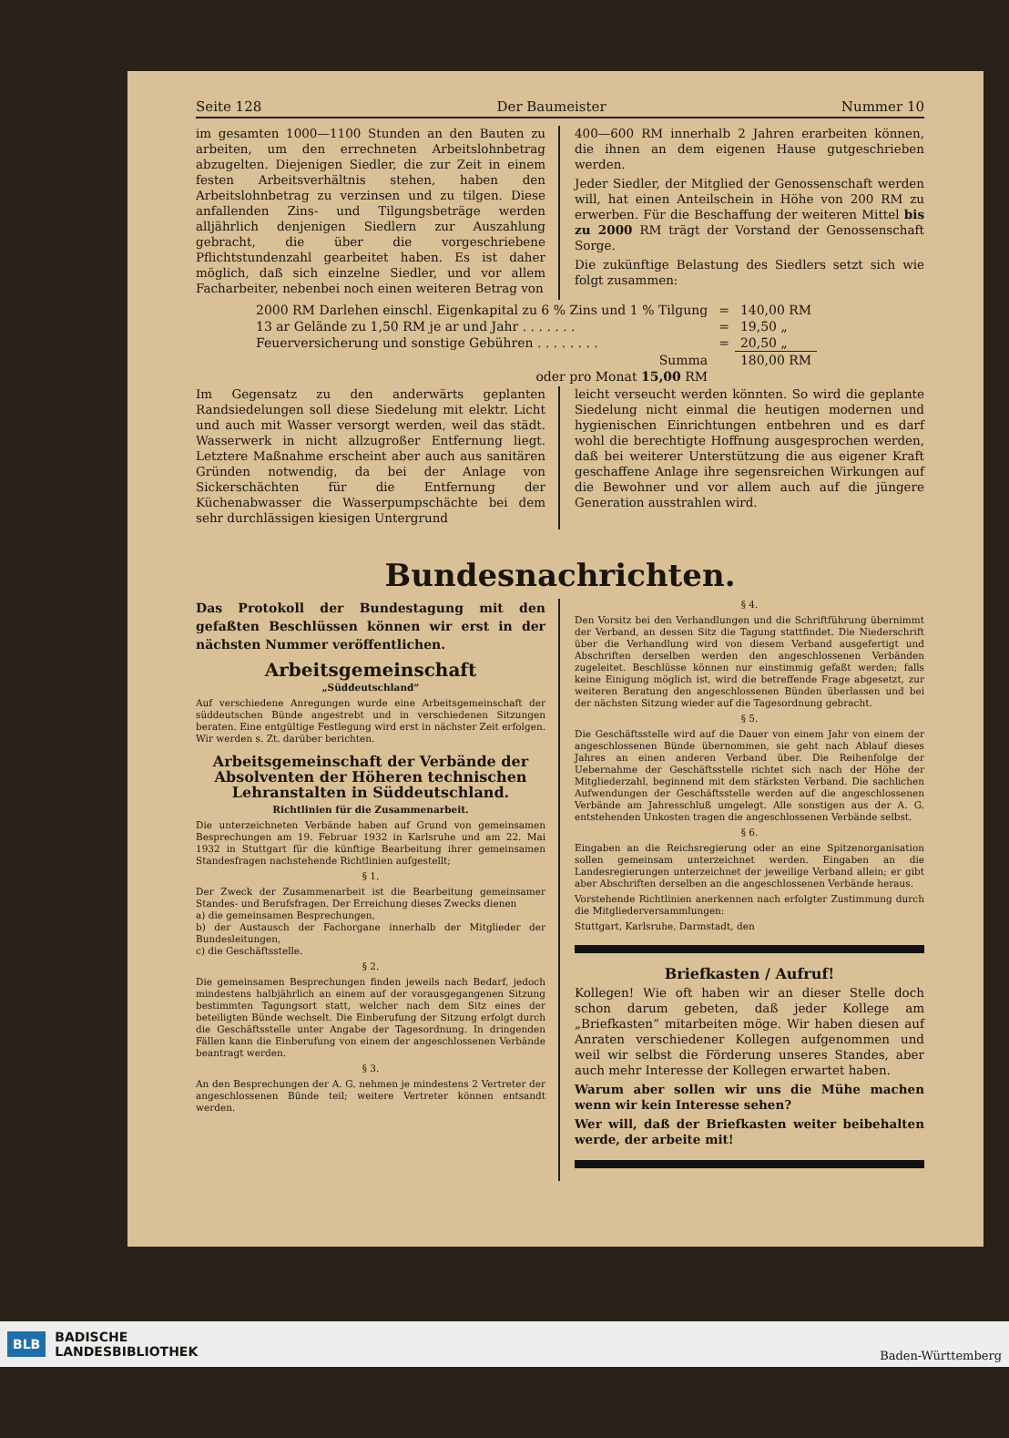Seite 128 Der Baumeister Nummer 10
im gesamten 1000—1100 Stunden an den Bauten zu arbeiten, um den errechneten Arbeitslohnbetrag abzugelten. Diejenigen Siedler, die zur Zeit in einem festen Arbeitsverhältnis stehen, haben den Arbeitslohnbetrag zu verzinsen und zu tilgen. Diese anfallenden Zins- und Tilgungsbeträge werden alljährlich denjenigen Siedlern zur Auszahlung gebracht, die über die vorgeschriebene Pflichtstundenzahl gearbeitet haben. Es ist daher möglich, daß sich einzelne Siedler, und vor allem Facharbeiter, nebenbei noch einen weiteren Betrag von
400—600 RM innerhalb 2 Jahren erarbeiten können, die ihnen an dem eigenen Hause gutgeschrieben werden.
Jeder Siedler, der Mitglied der Genossenschaft werden will, hat einen Anteilschein in Höhe von 200 RM zu erwerben. Für die Beschaffung der weiteren Mittel bis zu 2000 RM trägt der Vorstand der Genossenschaft Sorge.
Die zukünftige Belastung des Siedlers setzt sich wie folgt zusammen:
| 2000 RM Darlehen einschl. Eigenkapital zu 6 % Zins und 1 % Tilgung | = | 140,00 RM |
| 13 ar Gelände zu 1,50 RM je ar und Jahr . . . . . . . | = | 19,50 „ |
| Feuerversicherung und sonstige Gebühren . . . . . . . . | = | 20,50 „ |
| Summa | | 180,00 RM |
| oder pro Monat 15,00 RM | | |
Im Gegensatz zu den anderwärts geplanten Randsiedelungen soll diese Siedelung mit elektr. Licht und auch mit Wasser versorgt werden, weil das städt. Wasserwerk in nicht allzugroßer Entfernung liegt. Letztere Maßnahme erscheint aber auch aus sanitären Gründen notwendig, da bei der Anlage von Sickerschächten für die Entfernung der Küchenabwasser die Wasserpumpschächte bei dem sehr durchlässigen kiesigen Untergrund
leicht verseucht werden könnten. So wird die geplante Siedelung nicht einmal die heutigen modernen und hygienischen Einrichtungen entbehren und es darf wohl die berechtigte Hoffnung ausgesprochen werden, daß bei weiterer Unterstützung die aus eigener Kraft geschaffene Anlage ihre segensreichen Wirkungen auf die Bewohner und vor allem auch auf die jüngere Generation ausstrahlen wird.
Bundesnachrichten.
Das Protokoll der Bundestagung mit den gefaßten Beschlüssen können wir erst in der nächsten Nummer veröffentlichen.
Arbeitsgemeinschaft
„Süddeutschland“
Auf verschiedene Anregungen wurde eine Arbeitsgemeinschaft der süddeutschen Bünde angestrebt und in verschiedenen Sitzungen beraten. Eine entgültige Festlegung wird erst in nächster Zeit erfolgen. Wir werden s. Zt. darüber berichten.
Arbeitsgemeinschaft der Verbände der Absolventen der Höheren technischen Lehranstalten in Süddeutschland.
Richtlinien für die Zusammenarbeit.
Die unterzeichneten Verbände haben auf Grund von gemeinsamen Besprechungen am 19. Februar 1932 in Karlsruhe und am 22. Mai 1932 in Stuttgart für die künftige Bearbeitung ihrer gemeinsamen Standesfragen nachstehende Richtlinien aufgestellt;
§ 1.
Der Zweck der Zusammenarbeit ist die Bearbeitung gemeinsamer Standes- und Berufsfragen. Der Erreichung dieses Zwecks dienen
a) die gemeinsamen Besprechungen,
b) der Austausch der Fachorgane innerhalb der Mitglieder der Bundesleitungen,
c) die Geschäftsstelle.
§ 2.
Die gemeinsamen Besprechungen finden jeweils nach Bedarf, jedoch mindestens halbjährlich an einem auf der vorausgegangenen Sitzung bestimmten Tagungsort statt, welcher nach dem Sitz eines der beteiligten Bünde wechselt. Die Einberufung der Sitzung erfolgt durch die Geschäftsstelle unter Angabe der Tagesordnung. In dringenden Fällen kann die Einberufung von einem der angeschlossenen Verbände beantragt werden.
§ 3.
An den Besprechungen der A. G. nehmen je mindestens 2 Vertreter der angeschlossenen Bünde teil; weitere Vertreter können entsandt werden.
§ 4.
Den Vorsitz bei den Verhandlungen und die Schriftführung übernimmt der Verband, an dessen Sitz die Tagung stattfindet. Die Niederschrift über die Verhandlung wird von diesem Verband ausgefertigt und Abschriften derselben werden den angeschlossenen Verbänden zugeleitet. Beschlüsse können nur einstimmig gefaßt werden; falls keine Einigung möglich ist, wird die betreffende Frage abgesetzt, zur weiteren Beratung den angeschlossenen Bünden überlassen und bei der nächsten Sitzung wieder auf die Tagesordnung gebracht.
§ 5.
Die Geschäftsstelle wird auf die Dauer von einem Jahr von einem der angeschlossenen Bünde übernommen, sie geht nach Ablauf dieses Jahres an einen anderen Verband über. Die Reihenfolge der Uebernahme der Geschäftsstelle richtet sich nach der Höhe der Mitgliederzahl, beginnend mit dem stärksten Verband. Die sachlichen Aufwendungen der Geschäftsstelle werden auf die angeschlossenen Verbände am Jahresschluß umgelegt. Alle sonstigen aus der A. G. entstehenden Unkosten tragen die angeschlossenen Verbände selbst.
§ 6.
Eingaben an die Reichsregierung oder an eine Spitzenorganisation sollen gemeinsam unterzeichnet werden. Eingaben an die Landesregierungen unterzeichnet der jeweilige Verband allein; er gibt aber Abschriften derselben an die angeschlossenen Verbände heraus.
Vorstehende Richtlinien anerkennen nach erfolgter Zustimmung durch die Mitgliederversammlungen:
Stuttgart, Karlsruhe, Darmstadt, den
Briefkasten / Aufruf!
Kollegen! Wie oft haben wir an dieser Stelle doch schon darum gebeten, daß jeder Kollege am „Briefkasten“ mitarbeiten möge. Wir haben diesen auf Anraten verschiedener Kollegen aufgenommen und weil wir selbst die Förderung unseres Standes, aber auch mehr Interesse der Kollegen erwartet haben.
Warum aber sollen wir uns die Mühe machen wenn wir kein Interesse sehen?
Wer will, daß der Briefkasten weiter beibehalten werde, der arbeite mit!
BLB
BADISCHE
LANDESBIBLIOTHEK
Baden-Württemberg